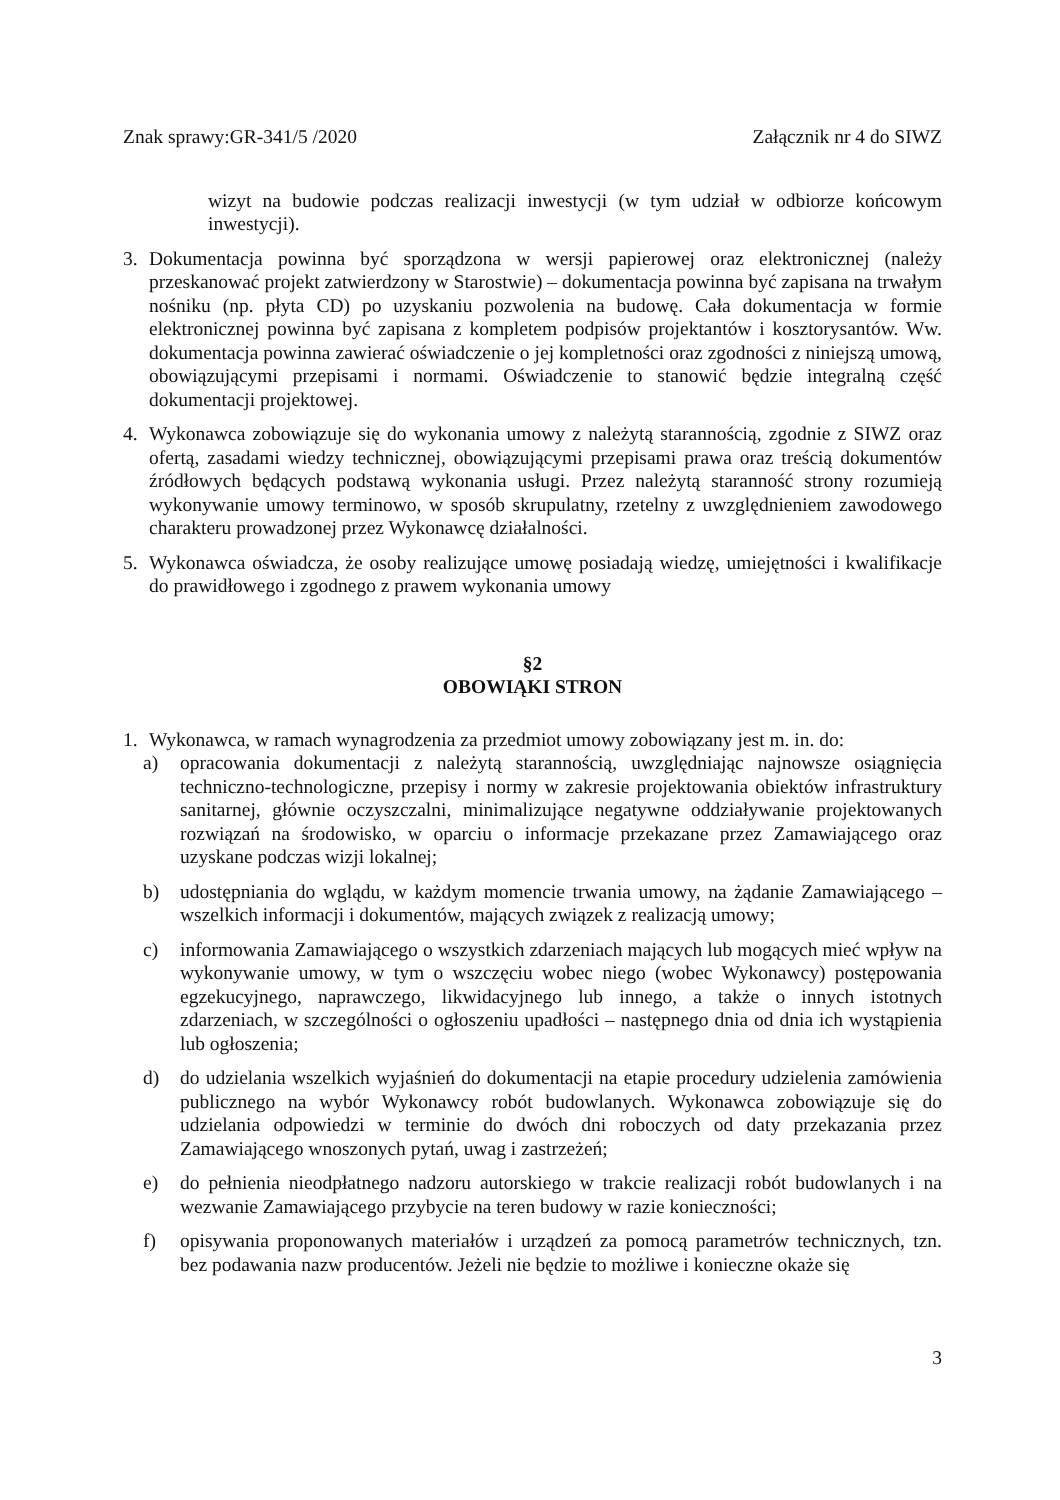Znak sprawy:GR-341/5 /2020 Załącznik nr 4 do SIWZ
wizyt na budowie podczas realizacji inwestycji (w tym udział w odbiorze końcowym inwestycji).
3. Dokumentacja powinna być sporządzona w wersji papierowej oraz elektronicznej (należy przeskanować projekt zatwierdzony w Starostwie) – dokumentacja powinna być zapisana na trwałym nośniku (np. płyta CD) po uzyskaniu pozwolenia na budowę. Cała dokumentacja w formie elektronicznej powinna być zapisana z kompletem podpisów projektantów i kosztorysantów. Ww. dokumentacja powinna zawierać oświadczenie o jej kompletności oraz zgodności z niniejszą umową, obowiązującymi przepisami i normami. Oświadczenie to stanowić będzie integralną część dokumentacji projektowej.
4. Wykonawca zobowiązuje się do wykonania umowy z należytą starannością, zgodnie z SIWZ oraz ofertą, zasadami wiedzy technicznej, obowiązującymi przepisami prawa oraz treścią dokumentów źródłowych będących podstawą wykonania usługi. Przez należytą staranność strony rozumieją wykonywanie umowy terminowo, w sposób skrupulatny, rzetelny z uwzględnieniem zawodowego charakteru prowadzonej przez Wykonawcę działalności.
5. Wykonawca oświadcza, że osoby realizujące umowę posiadają wiedzę, umiejętności i kwalifikacje do prawidłowego i zgodnego z prawem wykonania umowy
§2
OBOWIĄKI STRON
1. Wykonawca, w ramach wynagrodzenia za przedmiot umowy zobowiązany jest m. in. do:
a) opracowania dokumentacji z należytą starannością, uwzględniając najnowsze osiągnięcia techniczno-technologiczne, przepisy i normy w zakresie projektowania obiektów infrastruktury sanitarnej, głównie oczyszczalni, minimalizujące negatywne oddziaływanie projektowanych rozwiązań na środowisko, w oparciu o informacje przekazane przez Zamawiającego oraz uzyskane podczas wizji lokalnej;
b) udostępniania do wglądu, w każdym momencie trwania umowy, na żądanie Zamawiającego – wszelkich informacji i dokumentów, mających związek z realizacją umowy;
c) informowania Zamawiającego o wszystkich zdarzeniach mających lub mogących mieć wpływ na wykonywanie umowy, w tym o wszczęciu wobec niego (wobec Wykonawcy) postępowania egzekucyjnego, naprawczego, likwidacyjnego lub innego, a także o innych istotnych zdarzeniach, w szczególności o ogłoszeniu upadłości – następnego dnia od dnia ich wystąpienia lub ogłoszenia;
d) do udzielania wszelkich wyjaśnień do dokumentacji na etapie procedury udzielenia zamówienia publicznego na wybór Wykonawcy robót budowlanych. Wykonawca zobowiązuje się do udzielania odpowiedzi w terminie do dwóch dni roboczych od daty przekazania przez Zamawiającego wnoszonych pytań, uwag i zastrzeżeń;
e) do pełnienia nieodpłatnego nadzoru autorskiego w trakcie realizacji robót budowlanych i na wezwanie Zamawiającego przybycie na teren budowy w razie konieczności;
f) opisywania proponowanych materiałów i urządzeń za pomocą parametrów technicznych, tzn. bez podawania nazw producentów. Jeżeli nie będzie to możliwe i konieczne okaże się
3